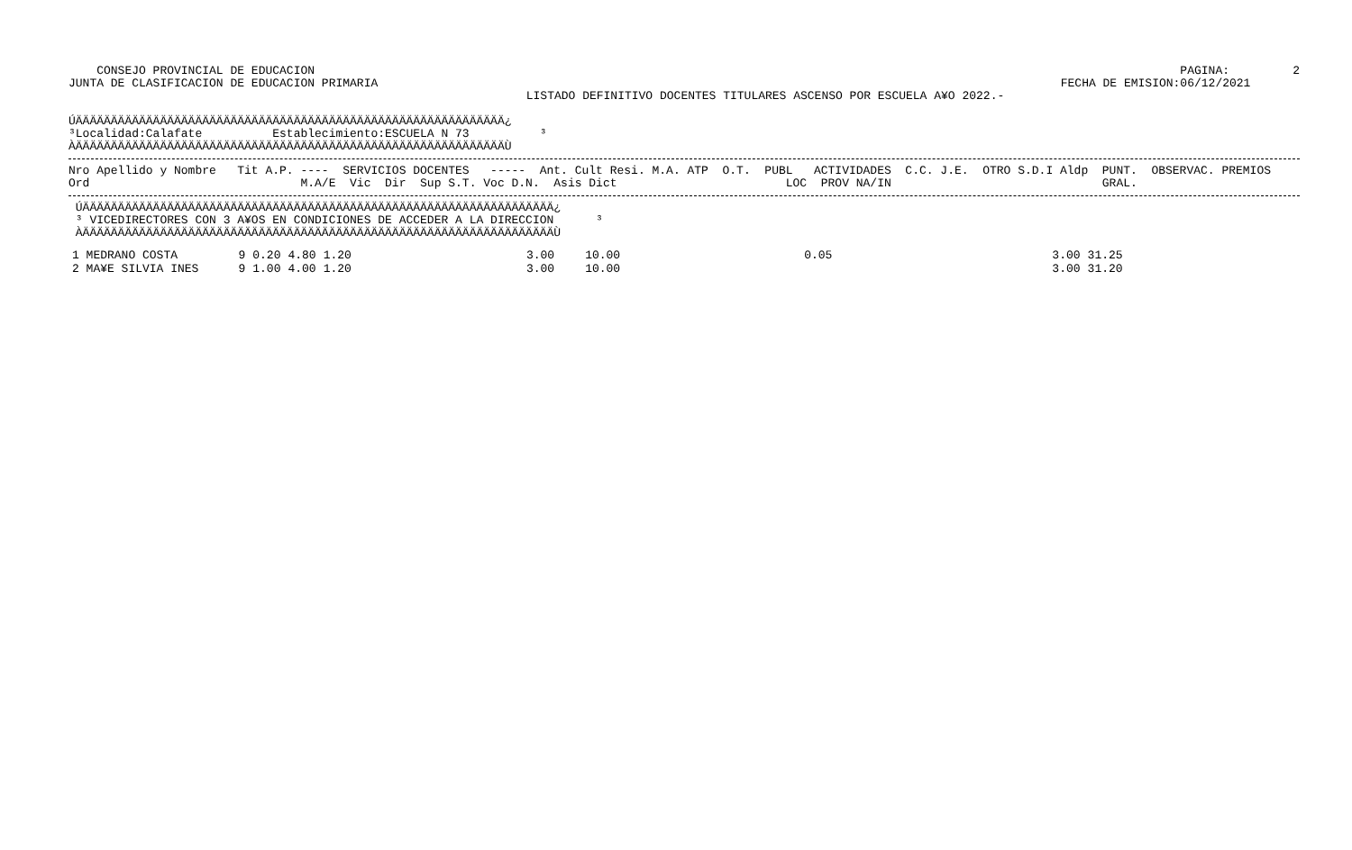CONSEJO PROVINCIAL DE EDUCACION
JUNTA DE CLASIFICACION DE EDUCACION PRIMARIA
                 PAGINA:         2
FECHA DE EMISION:06/12/2021
LISTADO DEFINITIVO DOCENTES TITULARES ASCENSO POR ESCUELA A¥O 2022.-
ÚÄÄÄÄÄÄÄÄÄÄÄÄÄÄÄÄÄÄÄÄÄÄÄÄÄÄÄÄÄÄÄÄÄÄÄÄÄÄÄÄÄÄÄÄÄÄÄÄÄÄÄÄÄÄÄÄÄÄÄÄÄ¿
³Localidad:Calafate          Establecimiento:ESCUELA N 73          ³
ÀÄÄÄÄÄÄÄÄÄÄÄÄÄÄÄÄÄÄÄÄÄÄÄÄÄÄÄÄÄÄÄÄÄÄÄÄÄÄÄÄÄÄÄÄÄÄÄÄÄÄÄÄÄÄÄÄÄÄÄÄÄÙ
Nro Apellido y Nombre   Tit A.P. ----  SERVICIOS DOCENTES   -----  Ant. Cult Resi. M.A. ATP  O.T.  PUBL   ACTIVIDADES  C.C. J.E.  OTRO S.D.I Aldp  PUNT.  OBSERVAC. PREMIOS
Ord                              M.A/E  Vic  Dir  Sup S.T. Voc D.N.  Asis Dict                        LOC  PROV NA/IN                              GRAL.
 ÚÄÄÄÄÄÄÄÄÄÄÄÄÄÄÄÄÄÄÄÄÄÄÄÄÄÄÄÄÄÄÄÄÄÄÄÄÄÄÄÄÄÄÄÄÄÄÄÄÄÄÄÄÄÄÄÄÄÄÄÄÄÄÄÄÄÄÄ¿
 ³ VICEDIRECTORES CON 3 A¥OS EN CONDICIONES DE ACCEDER A LA DIRECCION      ³
 ÀÄÄÄÄÄÄÄÄÄÄÄÄÄÄÄÄÄÄÄÄÄÄÄÄÄÄÄÄÄÄÄÄÄÄÄÄÄÄÄÄÄÄÄÄÄÄÄÄÄÄÄÄÄÄÄÄÄÄÄÄÄÄÄÄÄÄÄÙ
| 1 MEDRANO COSTA | 9 | 0.20 | 4.80 | 1.20 | 3.00 | 10.00 | 0.05 | 3.00 | 31.25 |
| 2 MA¥E SILVIA INES | 9 | 1.00 | 4.00 | 1.20 | 3.00 | 10.00 | | 3.00 | 31.20 |